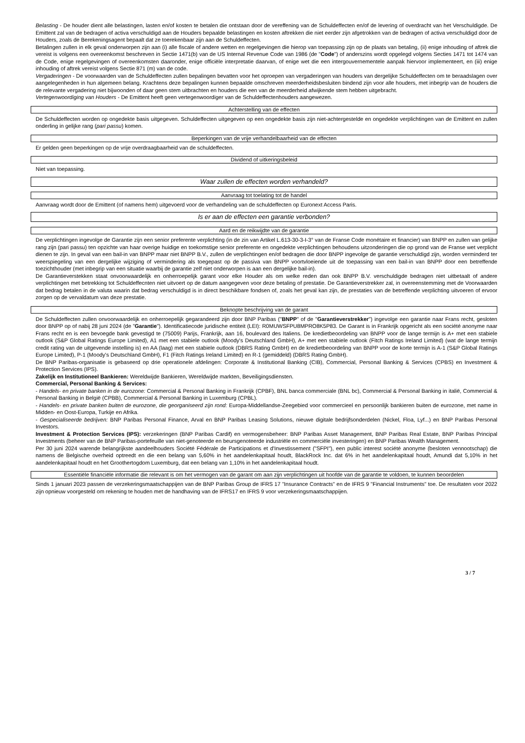Belasting - De houder dient alle belastingen, lasten en/of kosten te betalen die ontstaan door de vereffening van de Schuldeffecten en/of de levering of overdracht van het Verschuldigde. De Emittent zal van de bedragen of activa verschuldigd aan de Houders bepaalde belastingen en kosten aftrekken die niet eerder zijn afgetrokken van de bedragen of activa verschuldigd door de Houders, zoals de Berekeningsagent bepaalt dat ze toerekenbaar zijn aan de Schuldeffecten.
Betalingen zullen in elk geval onderworpen zijn aan (i) alle fiscale of andere wetten en regelgevingen die hierop van toepassing zijn op de plaats van betaling, (ii) enige inhouding of aftrek die vereist is volgens een overeenkomst beschreven in Sectie 1471(b) van de US Internal Revenue Code van 1986 (de "Code") of anderszins wordt opgelegd volgens Secties 1471 tot 1474 van de Code, enige regelgevingen of overeenkomsten daaronder, enige officiële interpretatie daarvan, of enige wet die een intergouvernementele aanpak hiervoor implementeert, en (iii) enige inhouding of aftrek vereist volgens Sectie 871 (m) van de code.
Vergaderingen - De voorwaarden van de Schuldeffecten zullen bepalingen bevatten voor het oproepen van vergaderingen van houders van dergelijke Schuldeffecten om te beraadslagen over aangelegenheden in hun algemeen belang. Krachtens deze bepalingen kunnen bepaalde omschreven meerderheidsbesluiten bindend zijn voor alle houders, met inbegrip van de houders die de relevante vergadering niet bijwoonden of daar geen stem uitbrachten en houders die een van de meerderheid afwijkende stem hebben uitgebracht.
Vertegenwoordiging van Houders - De Emittent heeft geen vertegenwoordiger van de Schuldeffectenhouders aangewezen.
Achterstelling van de effecten
De Schuldeffecten worden op ongedekte basis uitgegeven. Schuldeffecten uitgegeven op een ongedekte basis zijn niet-achtergestelde en ongedekte verplichtingen van de Emittent en zullen onderling in gelijke rang (pari passu) komen.
Beperkingen van de vrije verhandelbaarheid van de effecten
Er gelden geen beperkingen op de vrije overdraagbaarheid van de schuldeffecten.
Dividend of uitkeringsbeleid
Niet van toepassing.
Waar zullen de effecten worden verhandeld?
Aanvraag tot toelating tot de handel
Aanvraag wordt door de Emittent (of namens hem) uitgevoerd voor de verhandeling van de schuldeffecten op Euronext Access Paris.
Is er aan de effecten een garantie verbonden?
Aard en de reikwijdte van de garantie
De verplichtingen ingevolge de Garantie zijn een senior preferente verplichting (in de zin van Artikel L.613-30-3-I-3° van de Franse Code monétaire et financier) van BNPP en zullen van gelijke rang zijn (pari passu) ten opzichte van haar overige huidige en toekomstige senior preferente en ongedekte verplichtingen behoudens uitzonderingen die op grond van de Franse wet verplicht dienen te zijn. In geval van een bail-in van BNPP maar niet BNPP B.V., zullen de verplichtingen en/of bedragen die door BNPP ingevolge de garantie verschuldigd zijn, worden verminderd ter weerspiegeling van een dergelijke wijziging of vermindering als toegepast op de passiva van BNPP voortvloeiende uit de toepassing van een bail-in van BNPP door een betreffende toezichthouder (met inbegrip van een situatie waarbij de garantie zelf niet onderworpen is aan een dergelijke bail-in).
De Garantieverstekken staat onvoorwaardelijk en onherroepelijk garant voor elke Houder als om welke reden dan ook BNPP B.V. verschuldigde bedragen niet uitbetaalt of andere verplichtingen met betrekking tot Schuldeffecnten niet uitvoert op de datum aangegeven voor deze betaling of prestatie. De Garantieverstrekker zal, in overeenstemming met de Voorwaarden dat bedrag betalen in de valuta waarin dat bedrag verschuldigd is in direct beschikbare fondsen of, zoals het geval kan zijn, de prestaties van de betreffende verplichting uitvoeren of ervoor zorgen op de vervaldatum van deze prestatie.
Beknopte beschrijving van de garant
De Schuldeffecten zullen onvoorwaardelijk en onherroepelijk gegarandeerd zijn door BNP Paribas ("BNPP" of de "Garantieverstrekker") ingevolge een garantie naar Frans recht, gesloten door BNPP op of nabij 28 juni 2024 (de "Garantie"). Identificatiecode juridische entiteit (LEI): R0MUWSFPU8MPRO8K5P83. De Garant is in Frankrijk opgericht als een société anonyme naar Frans recht en is een bevoegde bank gevestigd te (75009) Parijs, Frankrijk, aan 16, boulevard des Italiens. De kredietbeoordeling van BNPP voor de lange termijn is A+ met een stabiele outlook (S&P Global Ratings Europe Limited), A1 met een stabiele outlook (Moody's Deutschland GmbH), A+ met een stabiele outlook (Fitch Ratings Ireland Limited) (wat de lange termijn credit rating van de uitgevende instelling is) en AA (laag) met een stabiele outlook (DBRS Rating GmbH) en de kredietbeoordeling van BNPP voor de korte termijn is A-1 (S&P Global Ratings Europe Limited), P-1 (Moody's Deutschland GmbH), F1 (Fitch Ratings Ireland Limited) en R-1 (gemiddeld) (DBRS Rating GmbH).
De BNP Paribas-organisatie is gebaseerd op drie operationele afdelingen: Corporate & Institutional Banking (CIB), Commercial, Personal Banking & Services (CPBS) en Investment & Protection Services (IPS).
Zakelijk en Institutioneel Bankieren: Wereldwijde Bankieren, Wereldwijde markten, Beveiligingsdiensten.
Commercial, Personal Banking & Services:
- Handels- en private banken in de eurozone: Commercial & Personal Banking in Frankrijk (CPBF), BNL banca commerciale (BNL bc), Commercial & Personal Banking in italië, Commercial & Personal Banking in België (CPBB), Commercial & Personal Banking in Luxemburg (CPBL).
- Handels- en private banken buiten de eurozone, die georganiseerd zijn rond: Europa-Middellandse-Zeegebied voor commercieel en persoonlijk bankieren buiten de eurozone, met name in Midden- en Oost-Europa, Turkije en Afrika.
- Gespecialiseerde bedrijven: BNP Paribas Personal Finance, Arval en BNP Paribas Leasing Solutions, nieuwe digitale bedrijfsonderdelen (Nickel, Floa, Lyf...) en BNP Paribas Personal Investors.
Investment & Protection Services (IPS): verzekeringen (BNP Paribas Cardif) en vermogensbeheer: BNP Paribas Asset Management, BNP Paribas Real Estate, BNP Paribas Principal Investments (beheer van de BNP Paribas-portefeuille van niet-genoteerde en beursgenoteerde industriële en commerciële investeringen) en BNP Paribas Wealth Management.
Per 30 juni 2024 warende belangrijkste aandeelhouders Société Fédérale de Participations et d'Investissement ("SFPI"), een public interest société anonyme (besloten vennootschap) die namens de Belgische overheid optreedt en die een belang van 5,60% in het aandelenkapitaal houdt, BlackRock Inc. dat 6% in het aandelenkapitaal houdt, Amundi dat 5,10% in het aandelenkapitaal houdt en het Groothertogdom Luxemburg, dat een belang van 1,10% in het aandelenkapitaal houdt.
Essentiële financiële informatie die relevant is om het vermogen van de garant om aan zijn verplichtingen uit hoofde van de garantie te voldoen, te kunnen beoordelen
Sinds 1 januari 2023 passen de verzekeringsmaatschappijen van de BNP Paribas Group de IFRS 17 "Insurance Contracts" en de IFRS 9 "Financial Instruments" toe. De resultaten voor 2022 zijn opnieuw voorgesteld om rekening te houden met de handhaving van de IFRS17 en IFRS 9 voor verzekeringsmaatschappijen.
3 / 7